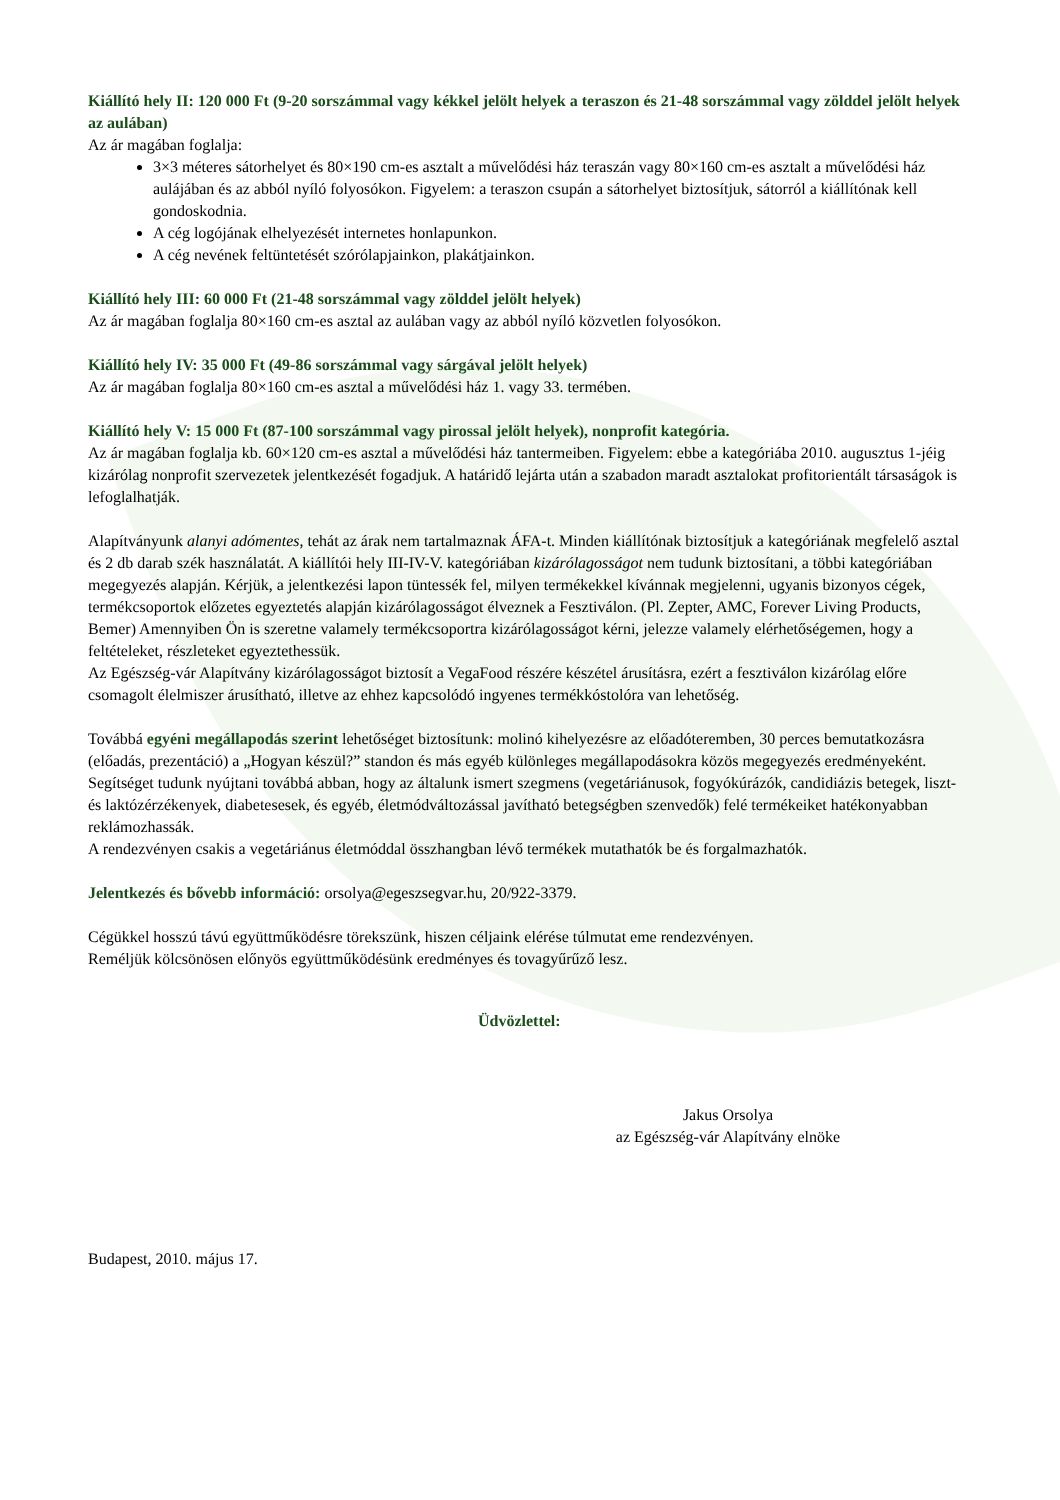Kiállító hely II: 120 000 Ft (9-20 sorszámmal vagy kékkel jelölt helyek a teraszon és 21-48 sorszámmal vagy zölddel jelölt helyek az aulában)
Az ár magában foglalja:
3×3 méteres sátorhelyet és 80×190 cm-es asztalt a művelődési ház teraszán vagy 80×160 cm-es asztalt a művelődési ház aulájában és az abból nyíló folyosókon. Figyelem: a teraszon csupán a sátorhelyet biztosítjuk, sátorról a kiállítónak kell gondoskodnia.
A cég logójának elhelyezését internetes honlapunkon.
A cég nevének feltüntetését szórólapjainkon, plakátjainkon.
Kiállító hely III: 60 000 Ft (21-48 sorszámmal vagy zölddel jelölt helyek)
Az ár magában foglalja 80×160 cm-es asztal az aulában vagy az abból nyíló közvetlen folyosókon.
Kiállító hely IV: 35 000 Ft (49-86 sorszámmal vagy sárgával jelölt helyek)
Az ár magában foglalja 80×160 cm-es asztal a művelődési ház 1. vagy 33. termében.
Kiállító hely V: 15 000 Ft (87-100 sorszámmal vagy pirossal jelölt helyek), nonprofit kategória.
Az ár magában foglalja kb. 60×120 cm-es asztal a művelődési ház tantermeiben. Figyelem: ebbe a kategóriába 2010. augusztus 1-jéig kizárólag nonprofit szervezetek jelentkezését fogadjuk. A határidő lejárta után a szabadon maradt asztalokat profitorientált társaságok is lefoglalhatják.
Alapítványunk alanyi adómentes, tehát az árak nem tartalmaznak ÁFA-t. Minden kiállítónak biztosítjuk a kategóriának megfelelő asztal és 2 db darab szék használatát. A kiállítói hely III-IV-V. kategóriában kizárólagosságot nem tudunk biztosítani, a többi kategóriában megegyezés alapján. Kérjük, a jelentkezési lapon tüntessék fel, milyen termékekkel kívánnak megjelenni, ugyanis bizonyos cégek, termékcsoportok előzetes egyeztetés alapján kizárólagosságot élveznek a Fesztiválon. (Pl. Zepter, AMC, Forever Living Products, Bemer) Amennyiben Ön is szeretne valamely termékcsoportra kizárólagosságot kérni, jelezze valamely elérhetőségemen, hogy a feltételeket, részleteket egyeztethessük.
Az Egészség-vár Alapítvány kizárólagosságot biztosít a VegaFood részére készétel árusításra, ezért a fesztiválon kizárólag előre csomagolt élelmiszer árusítható, illetve az ehhez kapcsolódó ingyenes termékkóstolóra van lehetőség.
Továbbá egyéni megállapodás szerint lehetőséget biztosítunk: molinó kihelyezésre az előadóteremben, 30 perces bemutatkozásra (előadás, prezentáció) a „Hogyan készül?” standon és más egyéb különleges megállapodásokra közös megegyezés eredményeként. Segítséget tudunk nyújtani továbbá abban, hogy az általunk ismert szegmens (vegetáriánusok, fogyókúrázók, candidiázis betegek, liszt- és laktózérzékenyek, diabetesesek, és egyéb, életmódváltozással javítható betegségben szenvedők) felé termékeiket hatékonyabban reklámozhassák.
A rendezvényen csakis a vegetáriánus életmóddal összhangban lévő termékek mutathatók be és forgalmazhatók.
Jelentkezés és bővebb információ: orsolya@egeszsegvar.hu, 20/922-3379.
Cégükkel hosszú távú együttműködésre törekszünk, hiszen céljaink elérése túlmutat eme rendezvényen.
Reméljük kölcsönösen előnyös együttműködésünk eredményes és tovagyűrűző lesz.
Üdvözlettel:
Jakus Orsolya
az Egészség-vár Alapítvány elnöke
Budapest, 2010. május 17.